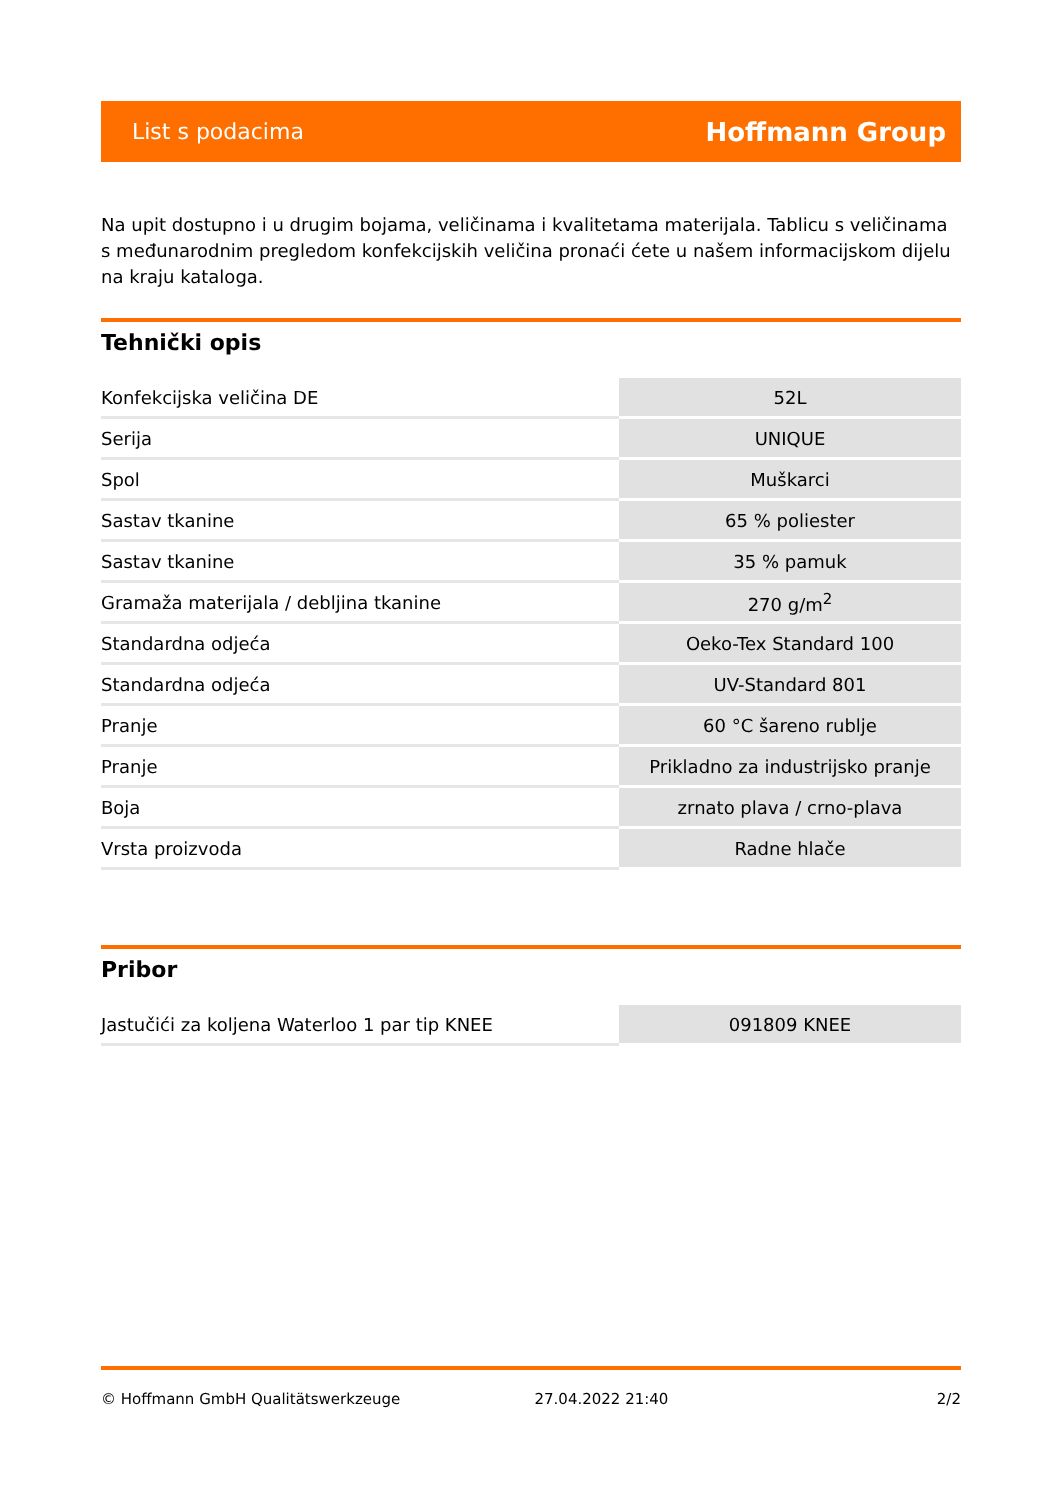List s podacima Hoffmann Group
Na upit dostupno i u drugim bojama, veličinama i kvalitetama materijala. Tablicu s veličinama s međunarodnim pregledom konfekcijskih veličina pronaći ćete u našem informacijskom dijelu na kraju kataloga.
Tehnički opis
| Konfekcijska veličina DE | 52L |
| Serija | UNIQUE |
| Spol | Muškarci |
| Sastav tkanine | 65 % poliester |
| Sastav tkanine | 35 % pamuk |
| Gramaža materijala / debljina tkanine | 270 g/m<sup>2</sup> |
| Standardna odjeća | Oeko-Tex Standard 100 |
| Standardna odjeća | UV-Standard 801 |
| Pranje | 60 °C šareno rublje |
| Pranje | Prikladno za industrijsko pranje |
| Boja | zrnato plava / crno-plava |
| Vrsta proizvoda | Radne hlače |
Pribor
| Jastučići za koljena Waterloo 1 par tip KNEE | 091809 KNEE |
© Hoffmann GmbH Qualitätswerkzeuge 27.04.2022 21:40 2/2